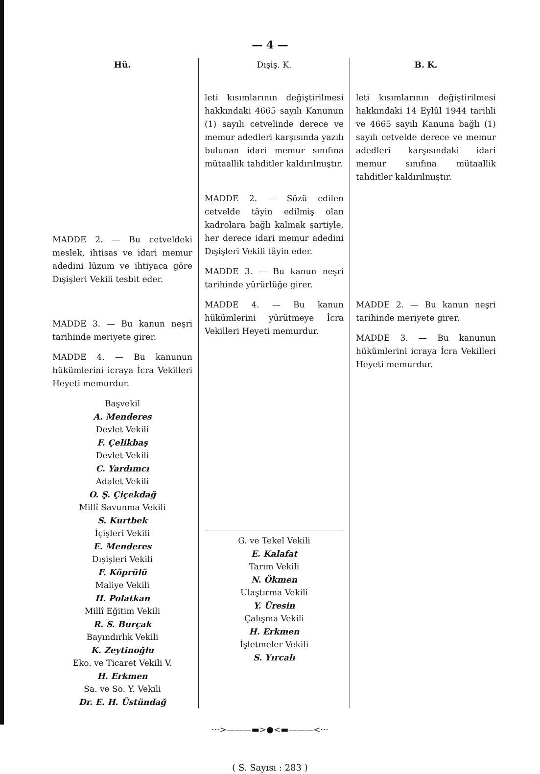— 4 —
Hü.
MADDE 2. — Bu cetveldeki meslek, ihtisas ve idari memur adedini lüzum ve ihtiyaca göre Dışişleri Vekili tesbit eder.
MADDE 3. — Bu kanun neşri tarihinde meriyete girer.
MADDE 4. — Bu kanunun hükümlerini icraya İcra Vekilleri Heyeti memurdur.
Başvekil
A. Menderes
Devlet Vekili
F. Çelikbaş
Devlet Vekili
C. Yardımcı
Adalet Vekili
O. Ş. Çiçekdağ
Millî Savunma Vekili
S. Kurtbek
İçişleri Vekili
E. Menderes
Dışişleri Vekili
F. Köprülü
Maliye Vekili
H. Polatkan
Millî Eğitim Vekili
R. S. Burçak
Bayındırlık Vekili
K. Zeytinoğlu
Eko. ve Ticaret Vekili V.
H. Erkmen
Sa. ve So. Y. Vekili
Dr. E. H. Üstündağ
Dışiş. K.
leti kısımlarının değiştirilmesi hakkındaki 4665 sayılı Kanunun (1) sayılı cetvelinde derece ve memur adedleri karşısında yazılı bulunan idari memur sınıfına mütaallik tahditler kaldırılmıştır.
MADDE 2. — Sözü edilen cetvelde tâyin edilmiş olan kadrolara bağlı kalmak şartiyle, her derece idari memur adedini Dışişleri Vekili tâyin eder.
MADDE 3. — Bu kanun neşri tarihinde yürürlüğe girer.
MADDE 4. — Bu kanun hükümlerini yürütmeye İcra Vekilleri Heyeti memurdur.
G. ve Tekel Vekili
E. Kalafat
Tarım Vekili
N. Ökmen
Ulaştırma Vekili
Y. Üresin
Çalışma Vekili
H. Erkmen
İşletmeler Vekili
S. Yırcalı
B. K.
leti kısımlarının değiştirilmesi hakkındaki 14 Eylûl 1944 tarihli ve 4665 sayılı Kanuna bağlı (1) sayılı cetvelde derece ve memur adedleri karşısındaki idari memur sınıfına mütaallik tahditler kaldırılmıştır.
MADDE 2. — Bu kanun neşri tarihinde meriyete girer.
MADDE 3. — Bu kanunun hükümlerini icraya İcra Vekilleri Heyeti memurdur.
···>———▬>●<▬———<···
( S. Sayısı : 283 )